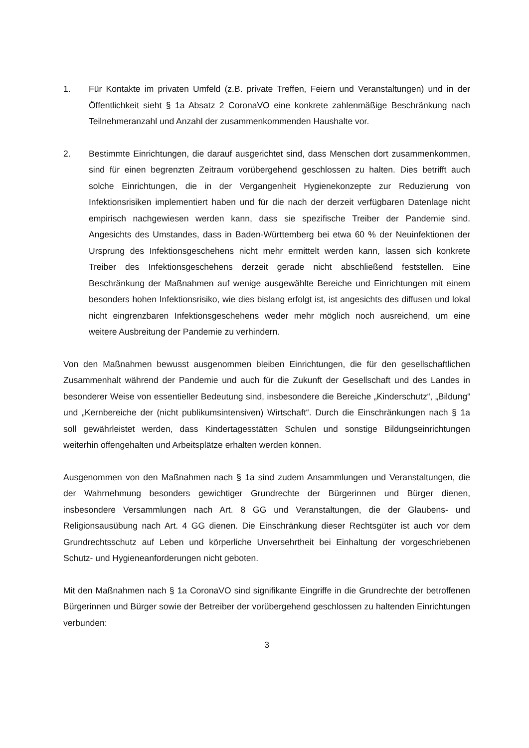1. Für Kontakte im privaten Umfeld (z.B. private Treffen, Feiern und Veranstaltungen) und in der Öffentlichkeit sieht § 1a Absatz 2 CoronaVO eine konkrete zahlenmäßige Beschränkung nach Teilnehmeranzahl und Anzahl der zusammenkommenden Haushalte vor.
2. Bestimmte Einrichtungen, die darauf ausgerichtet sind, dass Menschen dort zusammenkommen, sind für einen begrenzten Zeitraum vorübergehend geschlossen zu halten. Dies betrifft auch solche Einrichtungen, die in der Vergangenheit Hygienekonzepte zur Reduzierung von Infektionsrisiken implementiert haben und für die nach der derzeit verfügbaren Datenlage nicht empirisch nachgewiesen werden kann, dass sie spezifische Treiber der Pandemie sind. Angesichts des Umstandes, dass in Baden-Württemberg bei etwa 60 % der Neuinfektionen der Ursprung des Infektionsgeschehens nicht mehr ermittelt werden kann, lassen sich konkrete Treiber des Infektionsgeschehens derzeit gerade nicht abschließend feststellen. Eine Beschränkung der Maßnahmen auf wenige ausgewählte Bereiche und Einrichtungen mit einem besonders hohen Infektionsrisiko, wie dies bislang erfolgt ist, ist angesichts des diffusen und lokal nicht eingrenzbaren Infektionsgeschehens weder mehr möglich noch ausreichend, um eine weitere Ausbreitung der Pandemie zu verhindern.
Von den Maßnahmen bewusst ausgenommen bleiben Einrichtungen, die für den gesellschaftlichen Zusammenhalt während der Pandemie und auch für die Zukunft der Gesellschaft und des Landes in besonderer Weise von essentieller Bedeutung sind, insbesondere die Bereiche „Kinderschutz“, „Bildung“ und „Kernbereiche der (nicht publikumsintensiven) Wirtschaft“. Durch die Einschränkungen nach § 1a soll gewährleistet werden, dass Kindertagesstätten Schulen und sonstige Bildungseinrichtungen weiterhin offengehalten und Arbeitsplätze erhalten werden können.
Ausgenommen von den Maßnahmen nach § 1a sind zudem Ansammlungen und Veranstaltungen, die der Wahrnehmung besonders gewichtiger Grundrechte der Bürgerinnen und Bürger dienen, insbesondere Versammlungen nach Art. 8 GG und Veranstaltungen, die der Glaubens- und Religionsausübung nach Art. 4 GG dienen. Die Einschränkung dieser Rechtsgüter ist auch vor dem Grundrechtsschutz auf Leben und körperliche Unversehrtheit bei Einhaltung der vorgeschriebenen Schutz- und Hygieneanforderungen nicht geboten.
Mit den Maßnahmen nach § 1a CoronaVO sind signifikante Eingriffe in die Grundrechte der betroffenen Bürgerinnen und Bürger sowie der Betreiber der vorübergehend geschlossen zu haltenden Einrichtungen verbunden:
3